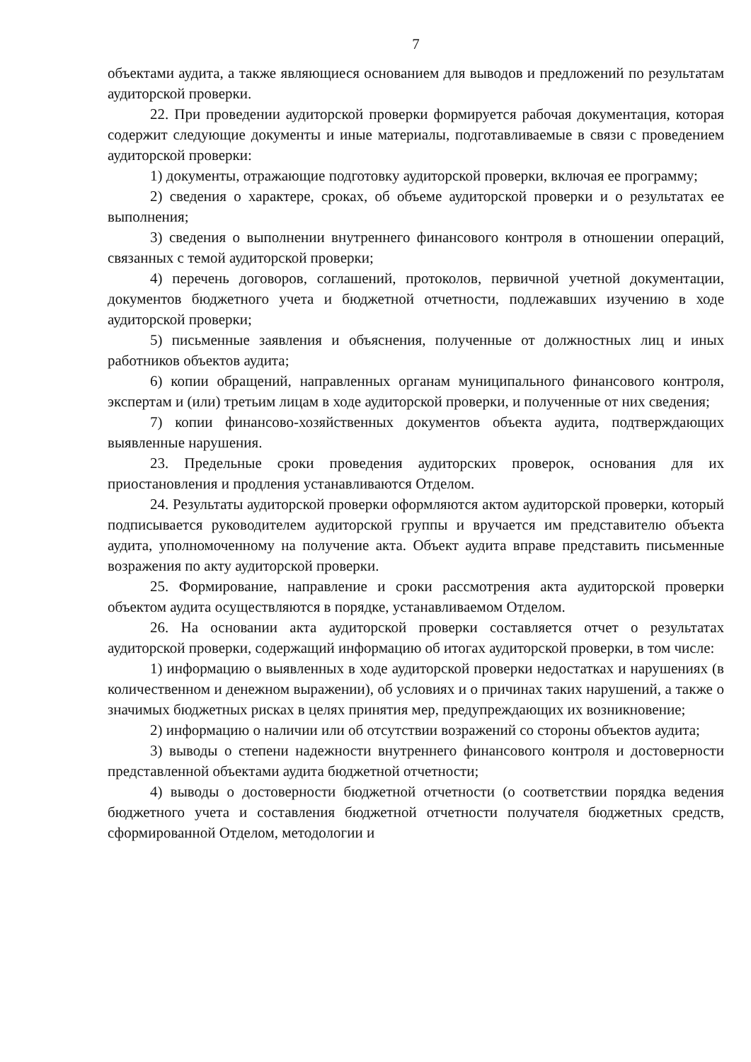7
объектами аудита, а также являющиеся основанием для выводов и предложений по результатам аудиторской проверки.
22. При проведении аудиторской проверки формируется рабочая документация, которая содержит следующие документы и иные материалы, подготавливаемые в связи с проведением аудиторской проверки:
1) документы, отражающие подготовку аудиторской проверки, включая ее программу;
2) сведения о характере, сроках, об объеме аудиторской проверки и о результатах ее выполнения;
3) сведения о выполнении внутреннего финансового контроля в отношении операций, связанных с темой аудиторской проверки;
4) перечень договоров, соглашений, протоколов, первичной учетной документации, документов бюджетного учета и бюджетной отчетности, подлежавших изучению в ходе аудиторской проверки;
5) письменные заявления и объяснения, полученные от должностных лиц и иных работников объектов аудита;
6) копии обращений, направленных органам муниципального финансового контроля, экспертам и (или) третьим лицам в ходе аудиторской проверки, и полученные от них сведения;
7) копии финансово-хозяйственных документов объекта аудита, подтверждающих выявленные нарушения.
23. Предельные сроки проведения аудиторских проверок, основания для их приостановления и продления устанавливаются Отделом.
24. Результаты аудиторской проверки оформляются актом аудиторской проверки, который подписывается руководителем аудиторской группы и вручается им представителю объекта аудита, уполномоченному на получение акта. Объект аудита вправе представить письменные возражения по акту аудиторской проверки.
25. Формирование, направление и сроки рассмотрения акта аудиторской проверки объектом аудита осуществляются в порядке, устанавливаемом Отделом.
26. На основании акта аудиторской проверки составляется отчет о результатах аудиторской проверки, содержащий информацию об итогах аудиторской проверки, в том числе:
1) информацию о выявленных в ходе аудиторской проверки недостатках и нарушениях (в количественном и денежном выражении), об условиях и о причинах таких нарушений, а также о значимых бюджетных рисках в целях принятия мер, предупреждающих их возникновение;
2) информацию о наличии или об отсутствии возражений со стороны объектов аудита;
3) выводы о степени надежности внутреннего финансового контроля и достоверности представленной объектами аудита бюджетной отчетности;
4) выводы о достоверности бюджетной отчетности (о соответствии порядка ведения бюджетного учета и составления бюджетной отчетности получателя бюджетных средств, сформированной Отделом, методологии и